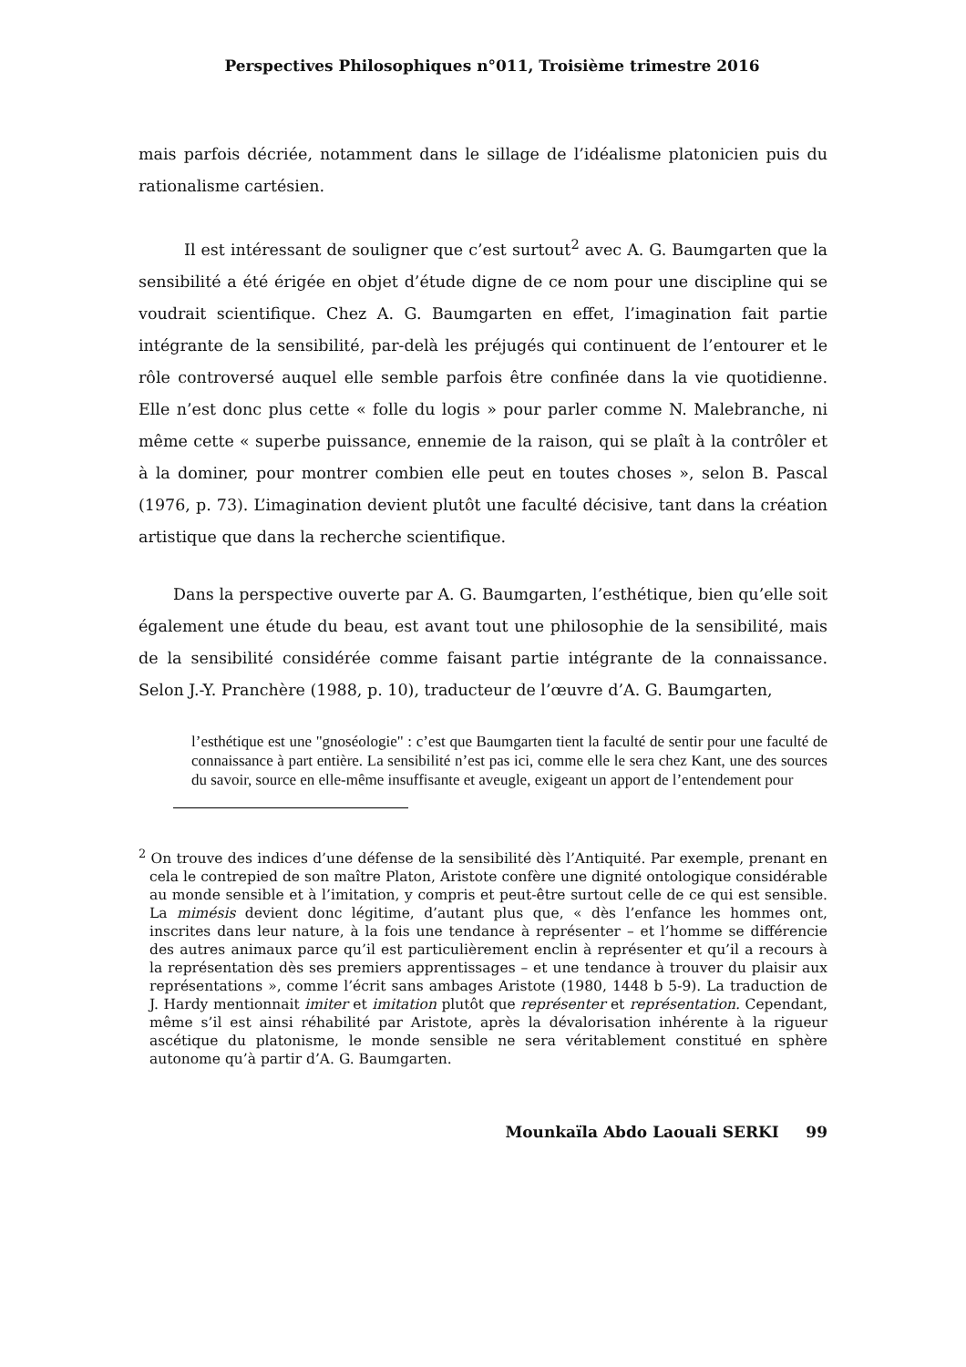Perspectives Philosophiques n°011, Troisième trimestre 2016
mais parfois décriée, notamment dans le sillage de l’idéalisme platonicien puis du rationalisme cartésien.
Il est intéressant de souligner que c’est surtout<sup>2</sup> avec A. G. Baumgarten que la sensibilité a été érigée en objet d’étude digne de ce nom pour une discipline qui se voudrait scientifique. Chez A. G. Baumgarten en effet, l’imagination fait partie intégrante de la sensibilité, par-delà les préjugés qui continuent de l’entourer et le rôle controversé auquel elle semble parfois être confinée dans la vie quotidienne. Elle n’est donc plus cette « folle du logis » pour parler comme N. Malebranche, ni même cette « superbe puissance, ennemie de la raison, qui se plaît à la contrôler et à la dominer, pour montrer combien elle peut en toutes choses », selon B. Pascal (1976, p. 73). L’imagination devient plutôt une faculté décisive, tant dans la création artistique que dans la recherche scientifique.
Dans la perspective ouverte par A. G. Baumgarten, l’esthétique, bien qu’elle soit également une étude du beau, est avant tout une philosophie de la sensibilité, mais de la sensibilité considérée comme faisant partie intégrante de la connaissance. Selon J.-Y. Pranchère (1988, p. 10), traducteur de l’œuvre d’A. G. Baumgarten,
l’esthétique est une "gnoséologie" : c’est que Baumgarten tient la faculté de sentir pour une faculté de connaissance à part entière. La sensibilité n’est pas ici, comme elle le sera chez Kant, une des sources du savoir, source en elle-même insuffisante et aveugle, exigeant un apport de l’entendement pour
<sup>2</sup> On trouve des indices d’une défense de la sensibilité dès l’Antiquité. Par exemple, prenant en cela le contrepied de son maître Platon, Aristote confère une dignité ontologique considérable au monde sensible et à l’imitation, y compris et peut-être surtout celle de ce qui est sensible. La mimésis devient donc légitime, d’autant plus que, « dès l’enfance les hommes ont, inscrites dans leur nature, à la fois une tendance à représenter – et l’homme se différencie des autres animaux parce qu’il est particulièrement enclin à représenter et qu’il a recours à la représentation dès ses premiers apprentissages – et une tendance à trouver du plaisir aux représentations », comme l’écrit sans ambages Aristote (1980, 1448 b 5-9). La traduction de J. Hardy mentionnait imiter et imitation plutôt que représenter et représentation. Cependant, même s’il est ainsi réhabilité par Aristote, après la dévalorisation inhérente à la rigueur ascétique du platonisme, le monde sensible ne sera véritablement constitué en sphère autonome qu’à partir d’A. G. Baumgarten.
Mounkaïla Abdo Laouali SERKI 99